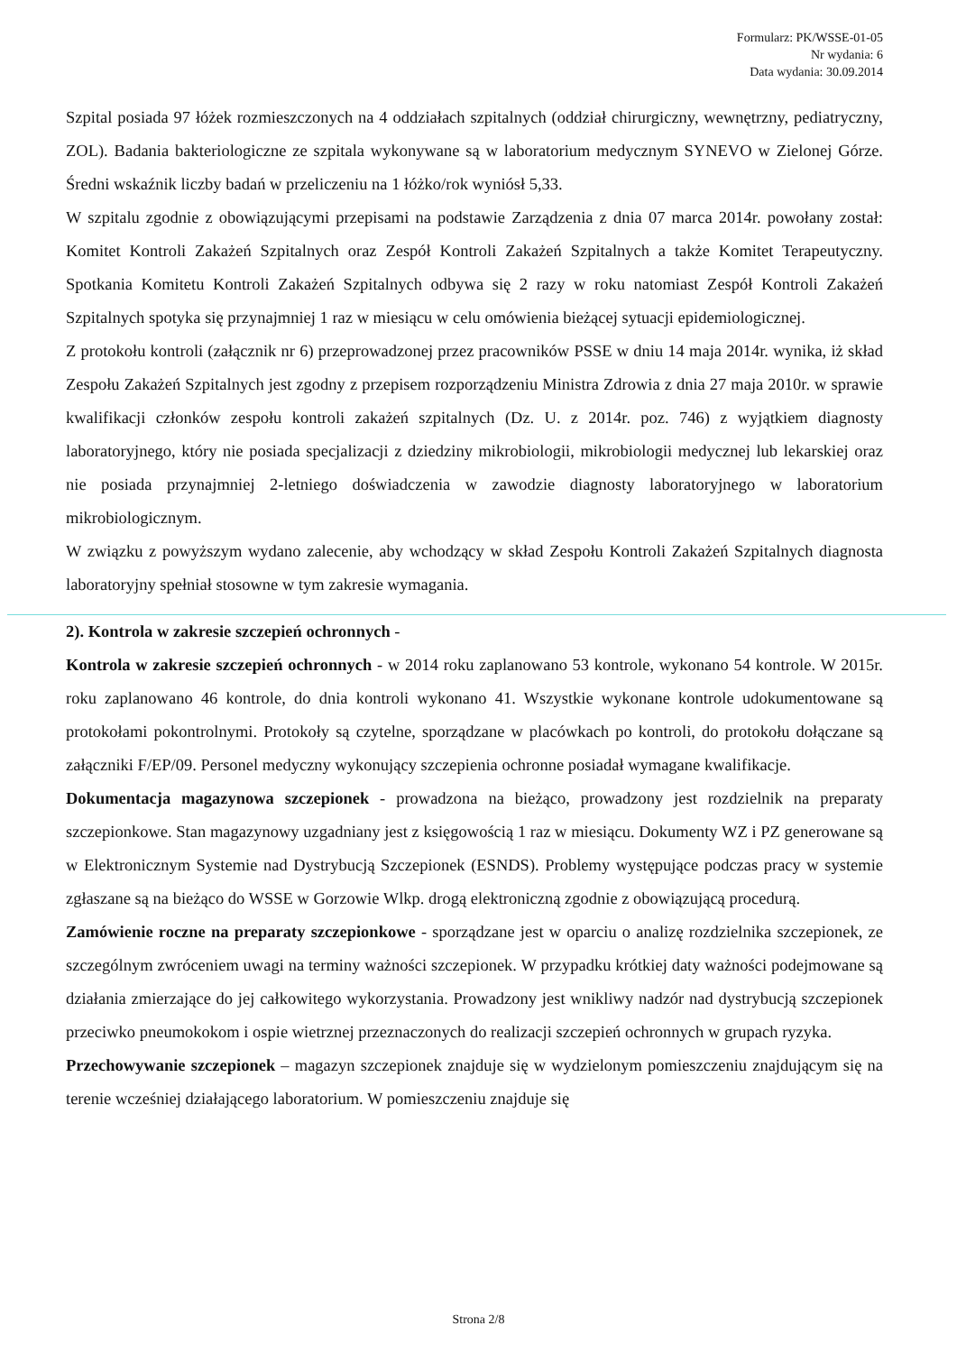Formularz: PK/WSSE-01-05
Nr wydania: 6
Data wydania: 30.09.2014
Szpital posiada 97 łóżek rozmieszczonych na 4 oddziałach szpitalnych (oddział chirurgiczny, wewnętrzny, pediatryczny, ZOL). Badania bakteriologiczne ze szpitala wykonywane są w laboratorium medycznym SYNEVO w Zielonej Górze. Średni wskaźnik liczby badań w przeliczeniu na 1 łóżko/rok wyniósł 5,33.
W szpitalu zgodnie z obowiązującymi przepisami na podstawie Zarządzenia z dnia 07 marca 2014r. powołany został: Komitet Kontroli Zakażeń Szpitalnych oraz Zespół Kontroli Zakażeń Szpitalnych a także Komitet Terapeutyczny. Spotkania Komitetu Kontroli Zakażeń Szpitalnych odbywa się 2 razy w roku natomiast Zespół Kontroli Zakażeń Szpitalnych spotyka się przynajmniej 1 raz w miesiącu w celu omówienia bieżącej sytuacji epidemiologicznej.
Z protokołu kontroli (załącznik nr 6) przeprowadzonej przez pracowników PSSE w dniu 14 maja 2014r. wynika, iż skład Zespołu Zakażeń Szpitalnych jest zgodny z przepisem rozporządzeniu Ministra Zdrowia z dnia 27 maja 2010r. w sprawie kwalifikacji członków zespołu kontroli zakażeń szpitalnych (Dz. U. z 2014r. poz. 746) z wyjątkiem diagnosty laboratoryjnego, który nie posiada specjalizacji z dziedziny mikrobiologii, mikrobiologii medycznej lub lekarskiej oraz nie posiada przynajmniej 2-letniego doświadczenia w zawodzie diagnosty laboratoryjnego w laboratorium mikrobiologicznym.
W związku z powyższym wydano zalecenie, aby wchodzący w skład Zespołu Kontroli Zakażeń Szpitalnych diagnosta laboratoryjny spełniał stosowne w tym zakresie wymagania.
2). Kontrola w zakresie szczepień ochronnych -
Kontrola w zakresie szczepień ochronnych - w 2014 roku zaplanowano 53 kontrole, wykonano 54 kontrole. W 2015r. roku zaplanowano 46 kontrole, do dnia kontroli wykonano 41. Wszystkie wykonane kontrole udokumentowane są protokołami pokontrolnymi. Protokoły są czytelne, sporządzane w placówkach po kontroli, do protokołu dołączane są załączniki F/EP/09. Personel medyczny wykonujący szczepienia ochronne posiadał wymagane kwalifikacje.
Dokumentacja magazynowa szczepionek - prowadzona na bieżąco, prowadzony jest rozdzielnik na preparaty szczepionkowe. Stan magazynowy uzgadniany jest z księgowością 1 raz w miesiącu. Dokumenty WZ i PZ generowane są w Elektronicznym Systemie nad Dystrybucją Szczepionek (ESNDS). Problemy występujące podczas pracy w systemie zgłaszane są na bieżąco do WSSE w Gorzowie Wlkp. drogą elektroniczną zgodnie z obowiązującą procedurą.
Zamówienie roczne na preparaty szczepionkowe - sporządzane jest w oparciu o analizę rozdzielnika szczepionek, ze szczególnym zwróceniem uwagi na terminy ważności szczepionek. W przypadku krótkiej daty ważności podejmowane są działania zmierzające do jej całkowitego wykorzystania. Prowadzony jest wnikliwy nadzór nad dystrybucją szczepionek przeciwko pneumokokom i ospie wietrznej przeznaczonych do realizacji szczepień ochronnych w grupach ryzyka.
Przechowywanie szczepionek – magazyn szczepionek znajduje się w wydzielonym pomieszczeniu znajdującym się na terenie wcześniej działającego laboratorium. W pomieszczeniu znajduje się
Strona 2/8